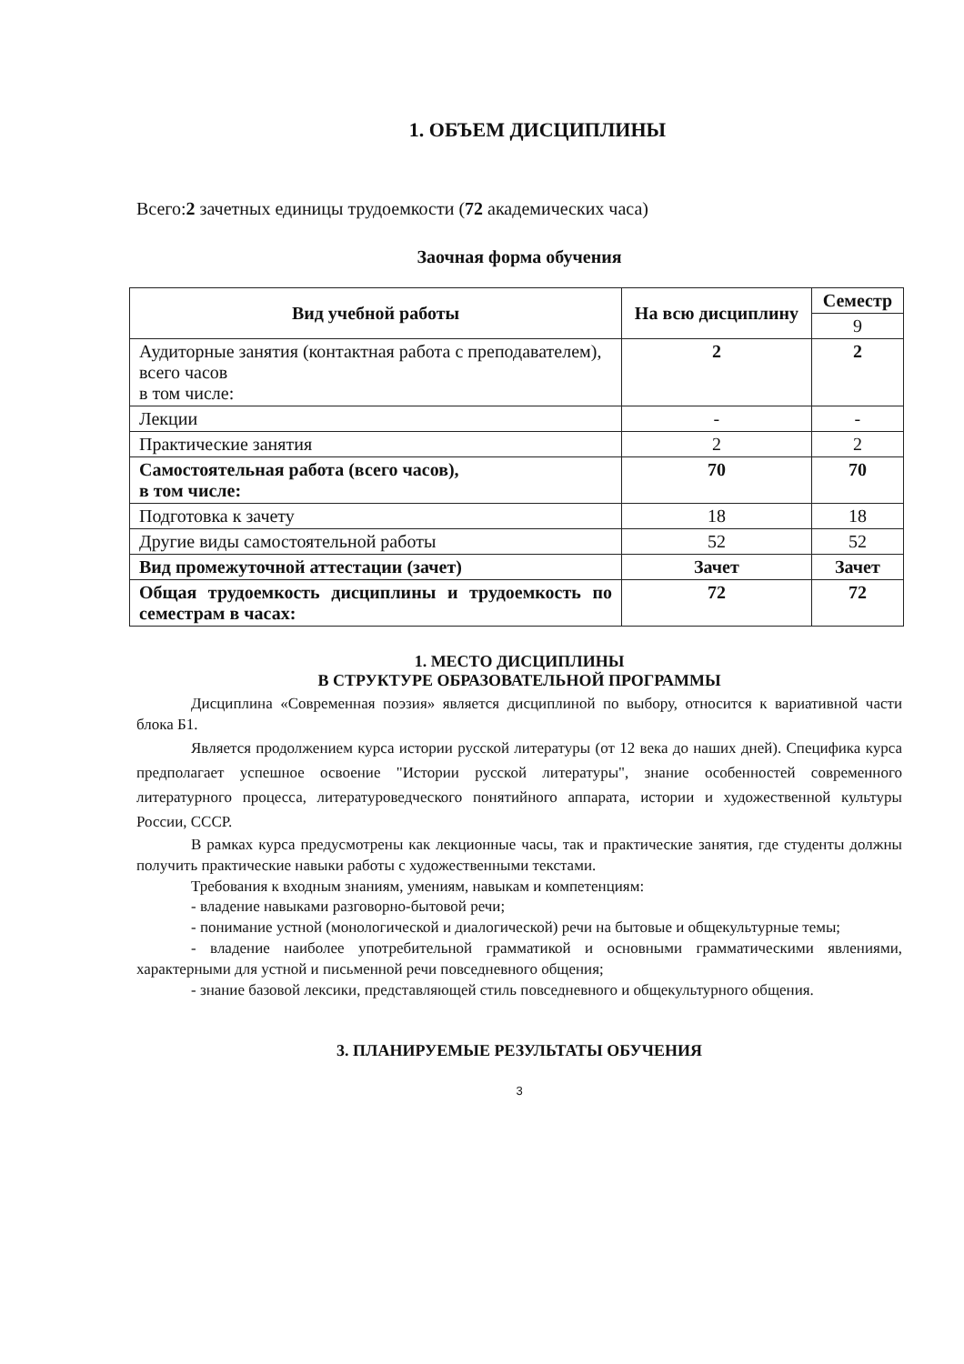1. ОБЪЕМ ДИСЦИПЛИНЫ
Всего:2 зачетных единицы трудоемкости (72 академических часа)
Заочная форма обучения
| Вид учебной работы | На всю дисциплину | Семестр |
| --- | --- | --- |
| | | 9 |
| Аудиторные занятия (контактная работа с преподавателем), всего часов в том числе: | 2 | 2 |
| Лекции | - | - |
| Практические занятия | 2 | 2 |
| Самостоятельная работа (всего часов), в том числе: | 70 | 70 |
| Подготовка к зачету | 18 | 18 |
| Другие виды самостоятельной работы | 52 | 52 |
| Вид промежуточной аттестации (зачет) | Зачет | Зачет |
| Общая трудоемкость дисциплины и трудоемкость по семестрам в часах: | 72 | 72 |
1. МЕСТО ДИСЦИПЛИНЫ
В СТРУКТУРЕ ОБРАЗОВАТЕЛЬНОЙ ПРОГРАММЫ
Дисциплина «Современная поэзия» является дисциплиной по выбору, относится к вариативной части блока Б1.
Является продолжением курса истории русской литературы (от 12 века до наших дней). Специфика курса предполагает успешное освоение "Истории русской литературы", знание особенностей современного литературного процесса, литературоведческого понятийного аппарата, истории и художественной культуры России, СССР.
В рамках курса предусмотрены как лекционные часы, так и практические занятия, где студенты должны получить практические навыки работы с художественными текстами.
Требования к входным знаниям, умениям, навыкам и компетенциям:
- владение навыками разговорно-бытовой речи;
- понимание устной (монологической и диалогической) речи на бытовые и общекультурные темы;
- владение наиболее употребительной грамматикой и основными грамматическими явлениями, характерными для устной и письменной речи повседневного общения;
- знание базовой лексики, представляющей стиль повседневного и общекультурного общения.
3. ПЛАНИРУЕМЫЕ РЕЗУЛЬТАТЫ ОБУЧЕНИЯ
3